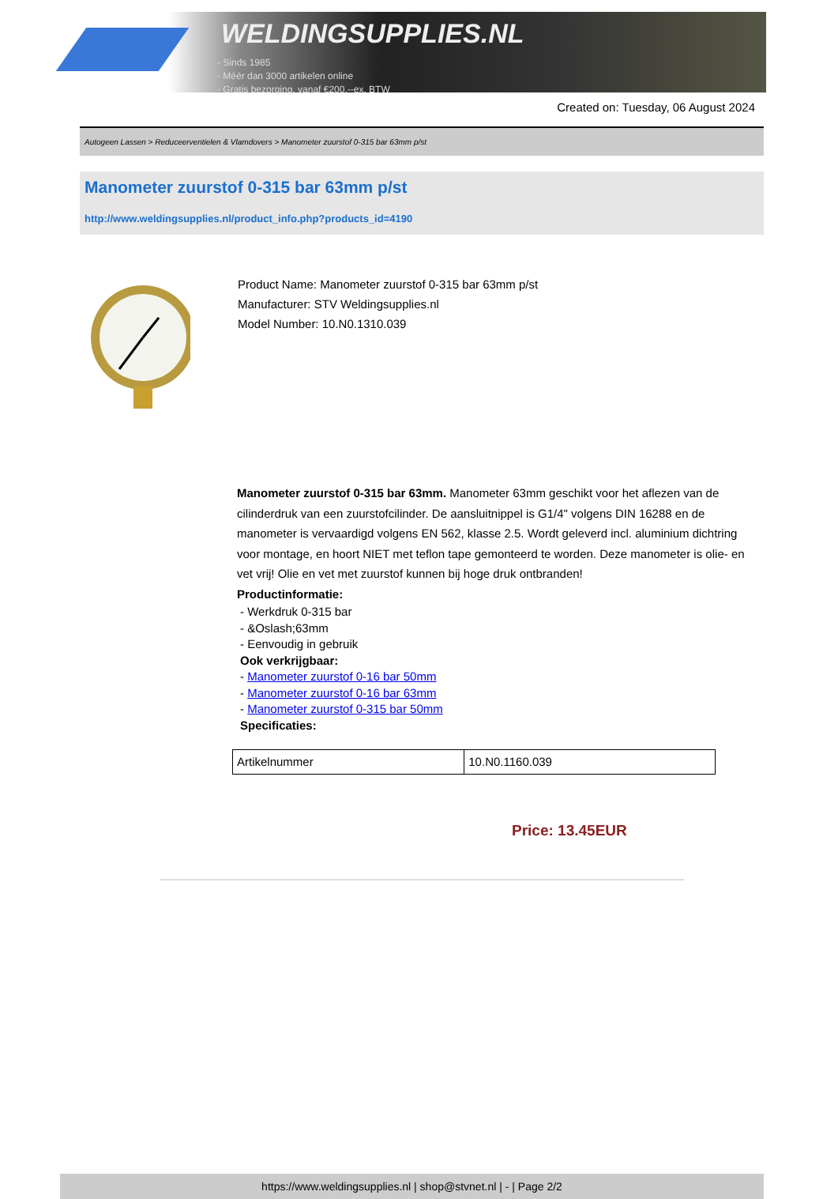WELDINGSUPPLIES.NL
- Sinds 1985
- Méér dan 3000 artikelen online
- Gratis bezorging, vanaf €200,--ex. BTW
Created on: Tuesday, 06 August 2024
Autogeen Lassen > Reduceerventielen & Vlamdovers > Manometer zuurstof 0-315 bar 63mm p/st
Manometer zuurstof 0-315 bar 63mm p/st
http://www.weldingsupplies.nl/product_info.php?products_id=4190
Product Name: Manometer zuurstof 0-315 bar 63mm p/st
Manufacturer: STV Weldingsupplies.nl
Model Number: 10.N0.1310.039
Manometer zuurstof 0-315 bar 63mm. Manometer 63mm geschikt voor het aflezen van de cilinderdruk van een zuurstofcilinder. De aansluitnippel is G1/4" volgens DIN 16288 en de manometer is vervaardigd volgens EN 562, klasse 2.5. Wordt geleverd incl. aluminium dichtring voor montage, en hoort NIET met teflon tape gemonteerd te worden. Deze manometer is olie- en vet vrij! Olie en vet met zuurstof kunnen bij hoge druk ontbranden!
Productinformatie:
- Werkdruk 0-315 bar
- &Oslash;63mm
- Eenvoudig in gebruik
Ook verkrijgbaar:
- Manometer zuurstof 0-16 bar 50mm
- Manometer zuurstof 0-16 bar 63mm
- Manometer zuurstof 0-315 bar 50mm
Specificaties:
| Artikelnummer | 10.N0.1160.039 |
Price: 13.45EUR
https://www.weldingsupplies.nl | shop@stvnet.nl | - | Page 2/2